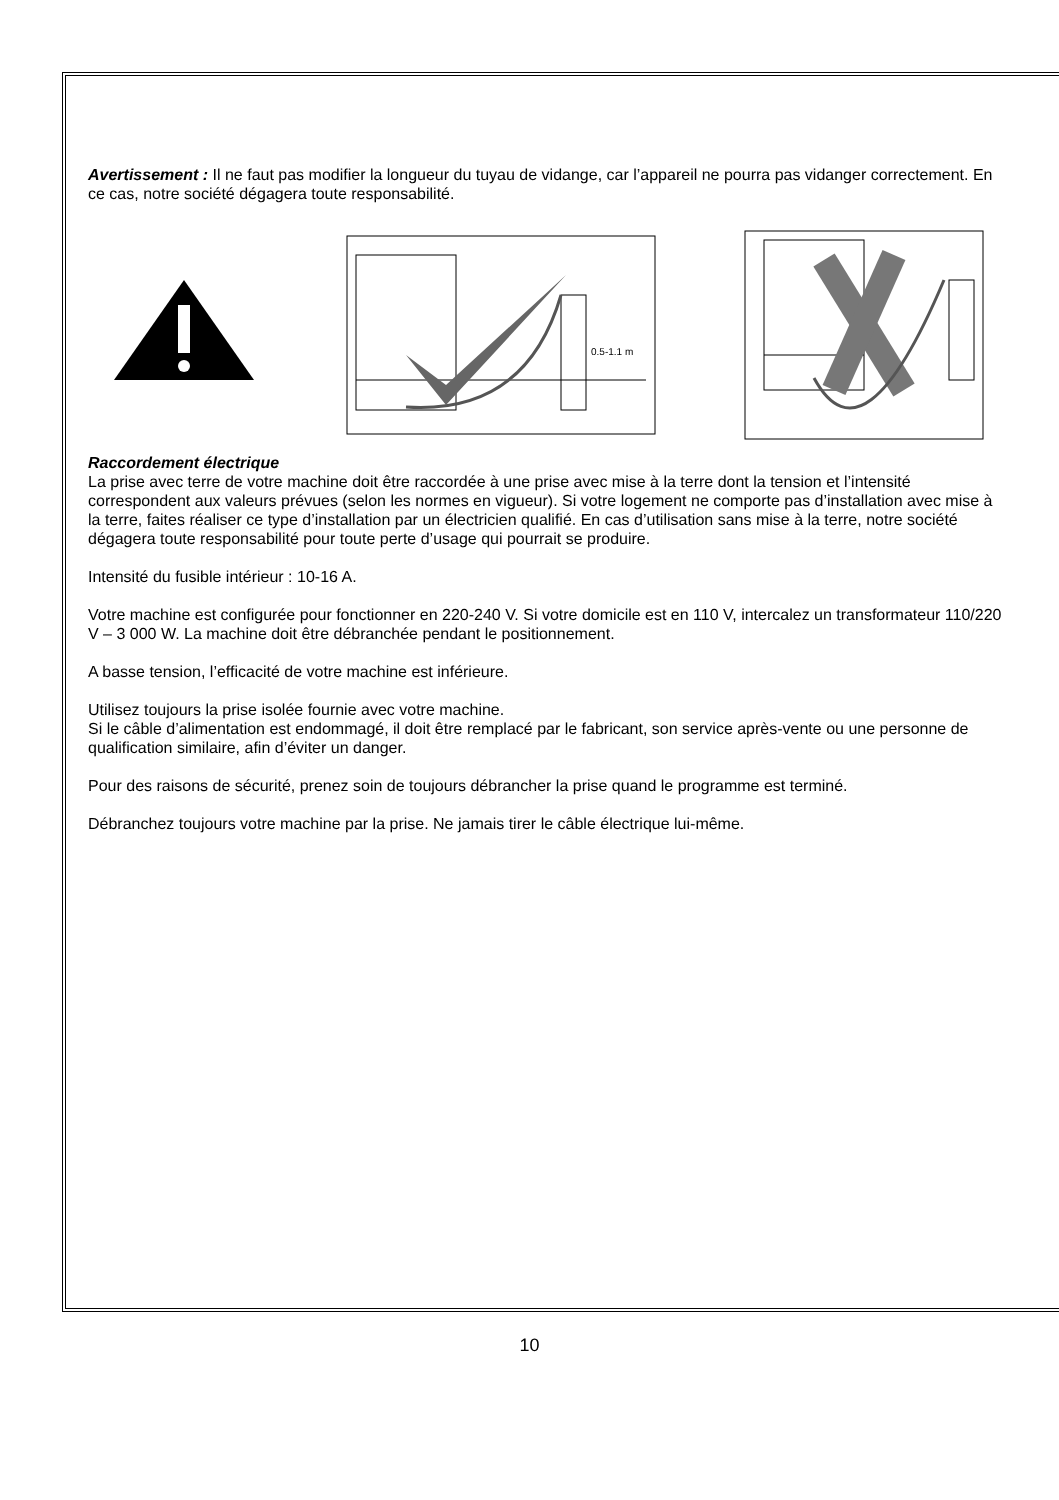Avertissement : Il ne faut pas modifier la longueur du tuyau de vidange, car l’appareil ne pourra pas vidanger correctement. En ce cas, notre société dégagera toute responsabilité.
0.5-1.1 m
Raccordement électrique
La prise avec terre de votre machine doit être raccordée à une prise avec mise à la terre dont la tension et l’intensité correspondent aux valeurs prévues (selon les normes en vigueur). Si votre logement ne comporte pas d’installation avec mise à la terre, faites réaliser ce type d’installation par un électricien qualifié. En cas d’utilisation sans mise à la terre, notre société dégagera toute responsabilité pour toute perte d’usage qui pourrait se produire.
Intensité du fusible intérieur : 10-16 A.
Votre machine est configurée pour fonctionner en 220-240 V. Si votre domicile est en 110 V, intercalez un transformateur 110/220 V – 3 000 W. La machine doit être débranchée pendant le positionnement.
A basse tension, l’efficacité de votre machine est inférieure.
Utilisez toujours la prise isolée fournie avec votre machine.
Si le câble d’alimentation est endommagé, il doit être remplacé par le fabricant, son service après-vente ou une personne de qualification similaire, afin d’éviter un danger.
Pour des raisons de sécurité, prenez soin de toujours débrancher la prise quand le programme est terminé.
Débranchez toujours votre machine par la prise. Ne jamais tirer le câble électrique lui-même.
10